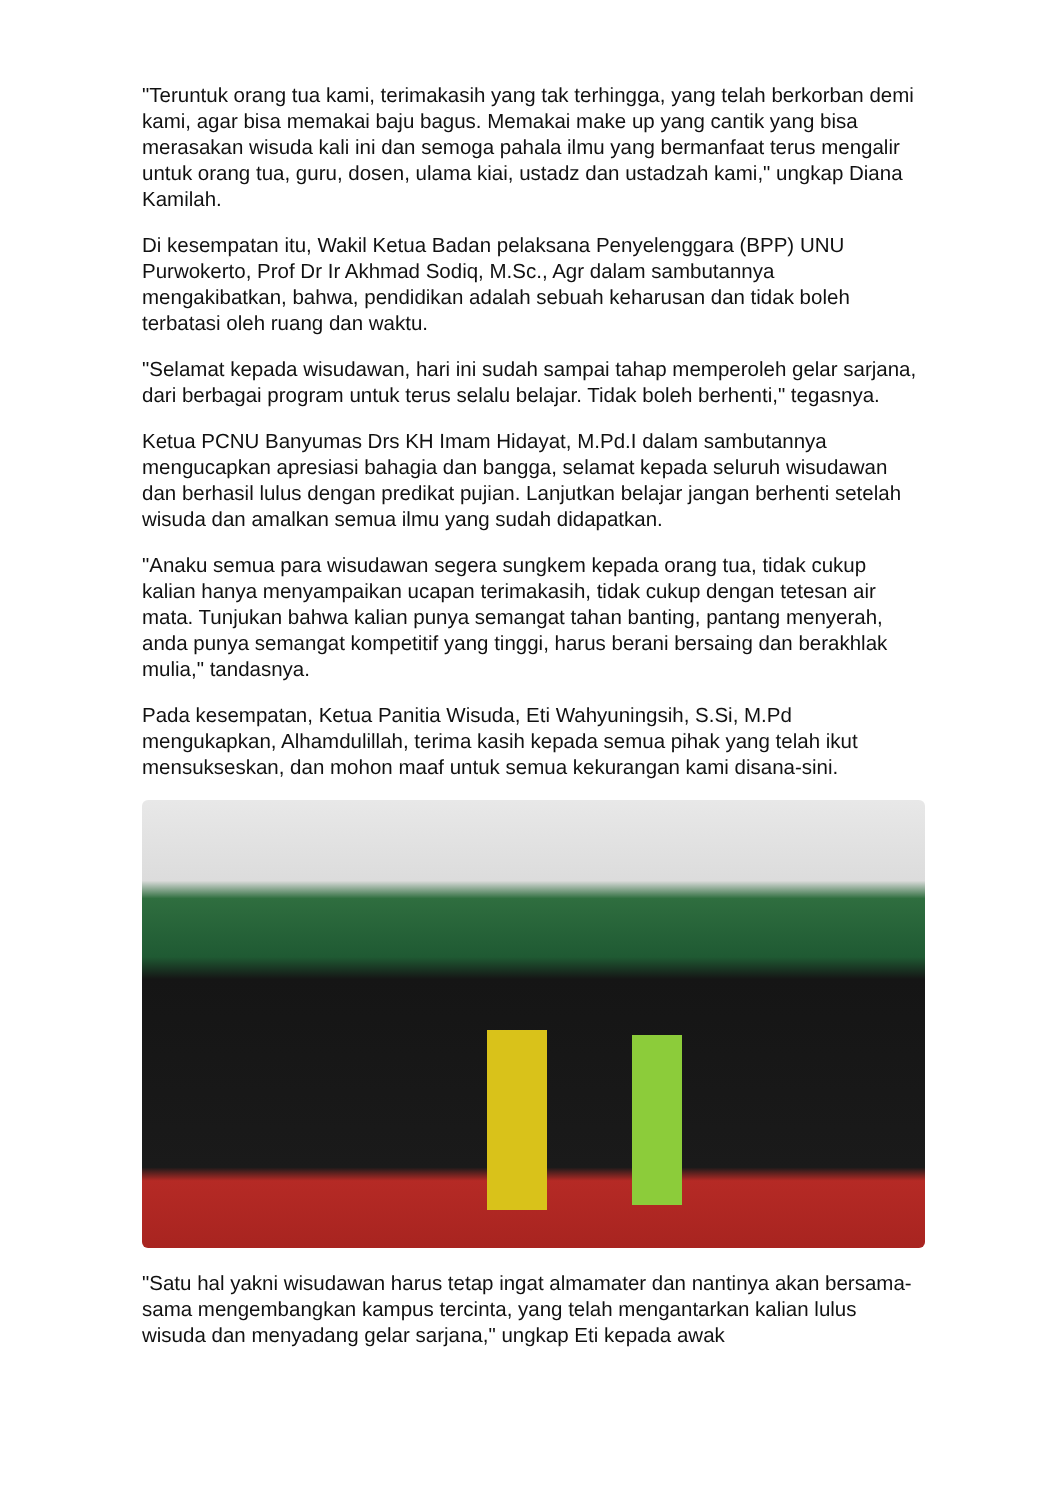"Teruntuk orang tua kami, terimakasih yang tak terhingga, yang telah berkorban demi kami, agar bisa memakai baju bagus. Memakai make up yang cantik yang bisa merasakan wisuda kali ini dan semoga pahala ilmu yang bermanfaat terus mengalir untuk orang tua, guru, dosen, ulama kiai, ustadz dan ustadzah kami," ungkap Diana Kamilah.
Di kesempatan itu, Wakil Ketua Badan pelaksana Penyelenggara (BPP) UNU Purwokerto, Prof Dr Ir Akhmad Sodiq, M.Sc., Agr dalam sambutannya mengakibatkan, bahwa, pendidikan adalah sebuah keharusan dan tidak boleh terbatasi oleh ruang dan waktu.
"Selamat kepada wisudawan, hari ini sudah sampai tahap memperoleh gelar sarjana, dari berbagai program untuk terus selalu belajar. Tidak boleh berhenti," tegasnya.
Ketua PCNU Banyumas Drs KH Imam Hidayat, M.Pd.I dalam sambutannya mengucapkan apresiasi bahagia dan bangga, selamat kepada seluruh wisudawan dan berhasil lulus dengan predikat pujian. Lanjutkan belajar jangan berhenti setelah wisuda dan amalkan semua ilmu yang sudah didapatkan.
"Anaku semua para wisudawan segera sungkem kepada orang tua, tidak cukup kalian hanya menyampaikan ucapan terimakasih, tidak cukup dengan tetesan air mata. Tunjukan bahwa kalian punya semangat tahan banting, pantang menyerah, anda punya semangat kompetitif yang tinggi, harus berani bersaing dan berakhlak mulia," tandasnya.
Pada kesempatan, Ketua Panitia Wisuda, Eti Wahyuningsih, S.Si, M.Pd mengukapkan, Alhamdulillah, terima kasih kepada semua pihak yang telah ikut mensukseskan, dan mohon maaf untuk semua kekurangan kami disana-sini.
"Satu hal yakni wisudawan harus tetap ingat almamater dan nantinya akan bersama-sama mengembangkan kampus tercinta, yang telah mengantarkan kalian lulus wisuda dan menyadang gelar sarjana," ungkap Eti kepada awak